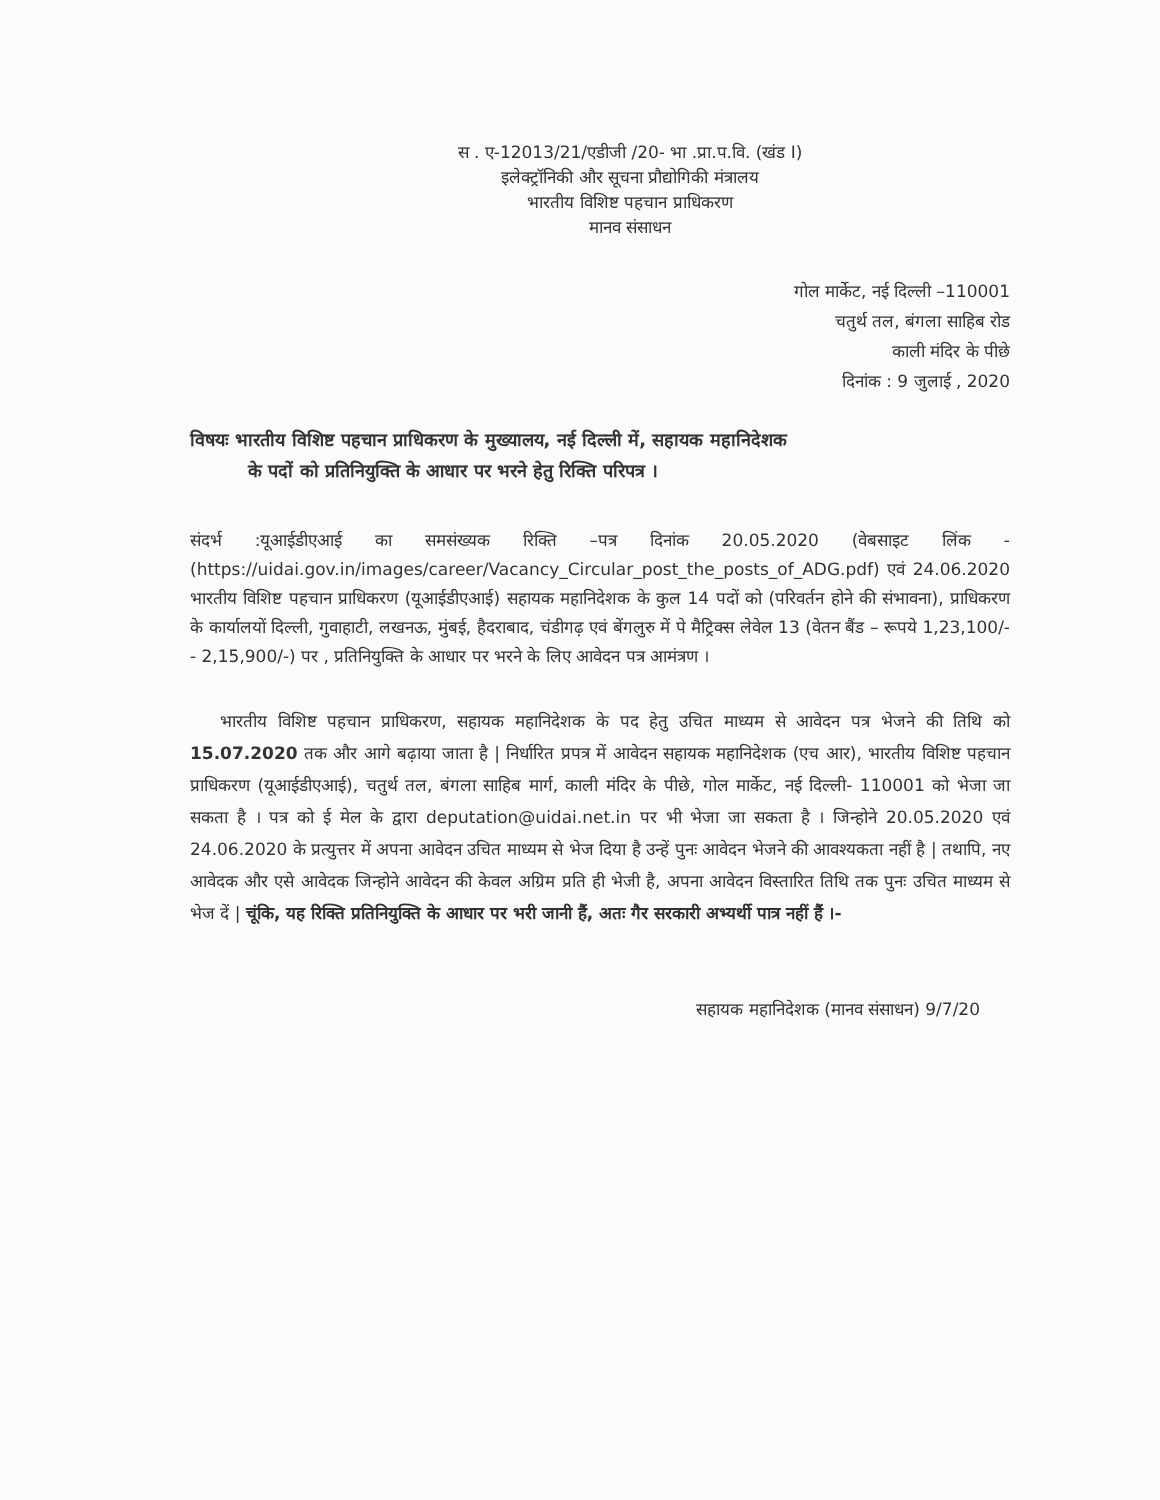स . ए-12013/21/एडीजी /20- भा .प्रा.प.वि. (खंड I)
इलेक्ट्रॉनिकी और सूचना प्रौद्योगिकी मंत्रालय
भारतीय विशिष्ट पहचान प्राधिकरण
मानव संसाधन
गोल मार्केट, नई दिल्ली –110001
चतुर्थ तल, बंगला साहिब रोड
काली मंदिर के पीछे
दिनांक : 9 जुलाई , 2020
विषयः भारतीय विशिष्ट पहचान प्राधिकरण के मुख्यालय, नई दिल्ली में, सहायक महानिदेशक
के पदों को प्रतिनियुक्ति के आधार पर भरने हेतु रिक्ति परिपत्र ।
संदर्भ :यूआईडीएआई का समसंख्यक रिक्ति –पत्र दिनांक 20.05.2020 (वेबसाइट लिंक - (https://uidai.gov.in/images/career/Vacancy_Circular_post_the_posts_of_ADG.pdf) एवं 24.06.2020 भारतीय विशिष्ट पहचान प्राधिकरण (यूआईडीएआई) सहायक महानिदेशक के कुल 14 पदों को (परिवर्तन होने की संभावना), प्राधिकरण के कार्यालयों दिल्ली, गुवाहाटी, लखनऊ, मुंबई, हैदराबाद, चंडीगढ़ एवं बेंगलुरु में पे मैट्रिक्स लेवेल 13 (वेतन बैंड – रूपये 1,23,100/- - 2,15,900/-) पर , प्रतिनियुक्ति के आधार पर भरने के लिए आवेदन पत्र आमंत्रण ।
भारतीय विशिष्ट पहचान प्राधिकरण, सहायक महानिदेशक के पद हेतु उचित माध्यम से आवेदन पत्र भेजने की तिथि को 15.07.2020 तक और आगे बढ़ाया जाता है | निर्धारित प्रपत्र में आवेदन सहायक महानिदेशक (एच आर), भारतीय विशिष्ट पहचान प्राधिकरण (यूआईडीएआई), चतुर्थ तल, बंगला साहिब मार्ग, काली मंदिर के पीछे, गोल मार्केट, नई दिल्ली- 110001 को भेजा जा सकता है । पत्र को ई मेल के द्वारा deputation@uidai.net.in पर भी भेजा जा सकता है । जिन्होने 20.05.2020 एवं 24.06.2020 के प्रत्युत्तर में अपना आवेदन उचित माध्यम से भेज दिया है उन्हें पुनः आवेदन भेजने की आवश्यकता नहीं है | तथापि, नए आवेदक और एसे आवेदक जिन्होने आवेदन की केवल अग्रिम प्रति ही भेजी है, अपना आवेदन विस्तारित तिथि तक पुनः उचित माध्यम से भेज दें | चूंकि, यह रिक्ति प्रतिनियुक्ति के आधार पर भरी जानी हैं, अतः गैर सरकारी अभ्यर्थी पात्र नहीं हैं ।-
सहायक महानिदेशक (मानव संसाधन) 9/7/20